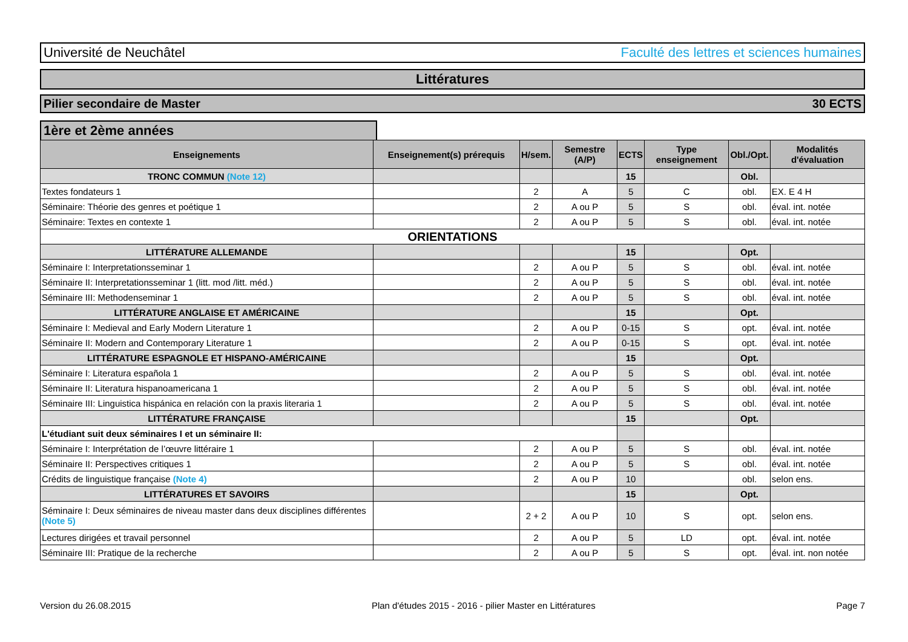Université de Neuchâtel Faculté des lettres et sciences humaines
Littératures
Pilier secondaire de Master 30 ECTS
1ère et 2ème années
| Enseignements | Enseignement(s) prérequis | H/sem. | Semestre (A/P) | ECTS | Type enseignement | Obl./Opt. | Modalités d'évaluation |
| --- | --- | --- | --- | --- | --- | --- | --- |
| TRONC COMMUN (Note 12) | | | | 15 | | Obl. | |
| Textes fondateurs 1 | | 2 | A | 5 | C | obl. | EX. E 4 H |
| Séminaire: Théorie des genres et poétique 1 | | 2 | A ou P | 5 | S | obl. | éval. int. notée |
| Séminaire: Textes en contexte 1 | | 2 | A ou P | 5 | S | obl. | éval. int. notée |
| ORIENTATIONS | | | | | | | |
| LITTÉRATURE ALLEMANDE | | | | 15 | | Opt. | |
| Séminaire I: Interpretationsseminar 1 | | 2 | A ou P | 5 | S | obl. | éval. int. notée |
| Séminaire II: Interpretationsseminar 1 (litt. mod /litt. méd.) | | 2 | A ou P | 5 | S | obl. | éval. int. notée |
| Séminaire III: Methodenseminar 1 | | 2 | A ou P | 5 | S | obl. | éval. int. notée |
| LITTÉRATURE ANGLAISE ET AMÉRICAINE | | | | 15 | | Opt. | |
| Séminaire I: Medieval and Early Modern Literature 1 | | 2 | A ou P | 0-15 | S | opt. | éval. int. notée |
| Séminaire II: Modern and Contemporary Literature 1 | | 2 | A ou P | 0-15 | S | opt. | éval. int. notée |
| LITTÉRATURE ESPAGNOLE ET HISPANO-AMÉRICAINE | | | | 15 | | Opt. | |
| Séminaire I: Literatura española 1 | | 2 | A ou P | 5 | S | obl. | éval. int. notée |
| Séminaire II: Literatura hispanoamericana 1 | | 2 | A ou P | 5 | S | obl. | éval. int. notée |
| Séminaire III: Linguistica hispánica en relación con la praxis literaria 1 | | 2 | A ou P | 5 | S | obl. | éval. int. notée |
| LITTÉRATURE FRANÇAISE | | | | 15 | | Opt. | |
| L'étudiant suit deux séminaires I et un séminaire II: | | | | | | | |
| Séminaire I: Interprétation de l’œuvre littéraire 1 | | 2 | A ou P | 5 | S | obl. | éval. int. notée |
| Séminaire II: Perspectives critiques 1 | | 2 | A ou P | 5 | S | obl. | éval. int. notée |
| Crédits de linguistique française (Note 4) | | 2 | A ou P | 10 | | obl. | selon ens. |
| LITTÉRATURES ET SAVOIRS | | | | 15 | | Opt. | |
| Séminaire I: Deux séminaires de niveau master dans deux disciplines différentes (Note 5) | | 2 + 2 | A ou P | 10 | S | opt. | selon ens. |
| Lectures dirigées et travail personnel | | 2 | A ou P | 5 | LD | opt. | éval. int. notée |
| Séminaire III: Pratique de la recherche | | 2 | A ou P | 5 | S | opt. | éval. int. non notée |
Version du 26.08.2015 Plan d'études 2015 - 2016 - pilier Master en Littératures Page 7